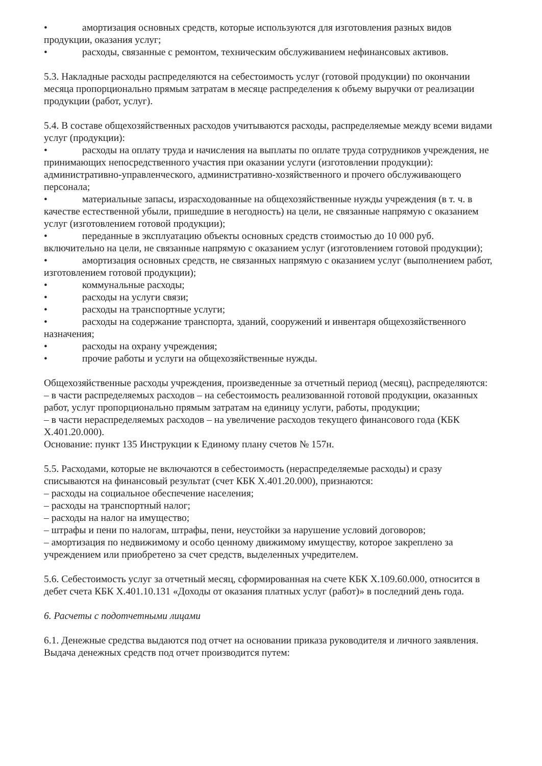• амортизация основных средств, которые используются для изготовления разных видов продукции, оказания услуг;
• расходы, связанные с ремонтом, техническим обслуживанием нефинансовых активов.
5.3. Накладные расходы распределяются на себестоимость услуг (готовой продукции) по окончании месяца пропорционально прямым затратам в месяце распределения к объему выручки от реализации продукции (работ, услуг).
5.4. В составе общехозяйственных расходов учитываются расходы, распределяемые между всеми видами услуг (продукции):
• расходы на оплату труда и начисления на выплаты по оплате труда сотрудников учреждения, не принимающих непосредственного участия при оказании услуги (изготовлении продукции): административно-управленческого, административно-хозяйственного и прочего обслуживающего персонала;
• материальные запасы, израсходованные на общехозяйственные нужды учреждения (в т. ч. в качестве естественной убыли, пришедшие в негодность) на цели, не связанные напрямую с оказанием услуг (изготовлением готовой продукции);
• переданные в эксплуатацию объекты основных средств стоимостью до 10 000 руб. включительно на цели, не связанные напрямую с оказанием услуг (изготовлением готовой продукции);
• амортизация основных средств, не связанных напрямую с оказанием услуг (выполнением работ, изготовлением готовой продукции);
• коммунальные расходы;
• расходы на услуги связи;
• расходы на транспортные услуги;
• расходы на содержание транспорта, зданий, сооружений и инвентаря общехозяйственного назначения;
• расходы на охрану учреждения;
• прочие работы и услуги на общехозяйственные нужды.
Общехозяйственные расходы учреждения, произведенные за отчетный период (месяц), распределяются:
– в части распределяемых расходов – на себестоимость реализованной готовой продукции, оказанных работ, услуг пропорционально прямым затратам на единицу услуги, работы, продукции;
– в части нераспределяемых расходов – на увеличение расходов текущего финансового года (КБК Х.401.20.000).
Основание: пункт 135 Инструкции к Единому плану счетов № 157н.
5.5. Расходами, которые не включаются в себестоимость (нераспределяемые расходы) и сразу списываются на финансовый результат (счет КБК Х.401.20.000), признаются:
– расходы на социальное обеспечение населения;
– расходы на транспортный налог;
– расходы на налог на имущество;
– штрафы и пени по налогам, штрафы, пени, неустойки за нарушение условий договоров;
– амортизация по недвижимому и особо ценному движимому имуществу, которое закреплено за учреждением или приобретено за счет средств, выделенных учредителем.
5.6. Себестоимость услуг за отчетный месяц, сформированная на счете КБК Х.109.60.000, относится в дебет счета КБК Х.401.10.131 «Доходы от оказания платных услуг (работ)» в последний день года.
6. Расчеты с подотчетными лицами
6.1. Денежные средства выдаются под отчет на основании приказа руководителя и личного заявления. Выдача денежных средств под отчет производится путем: